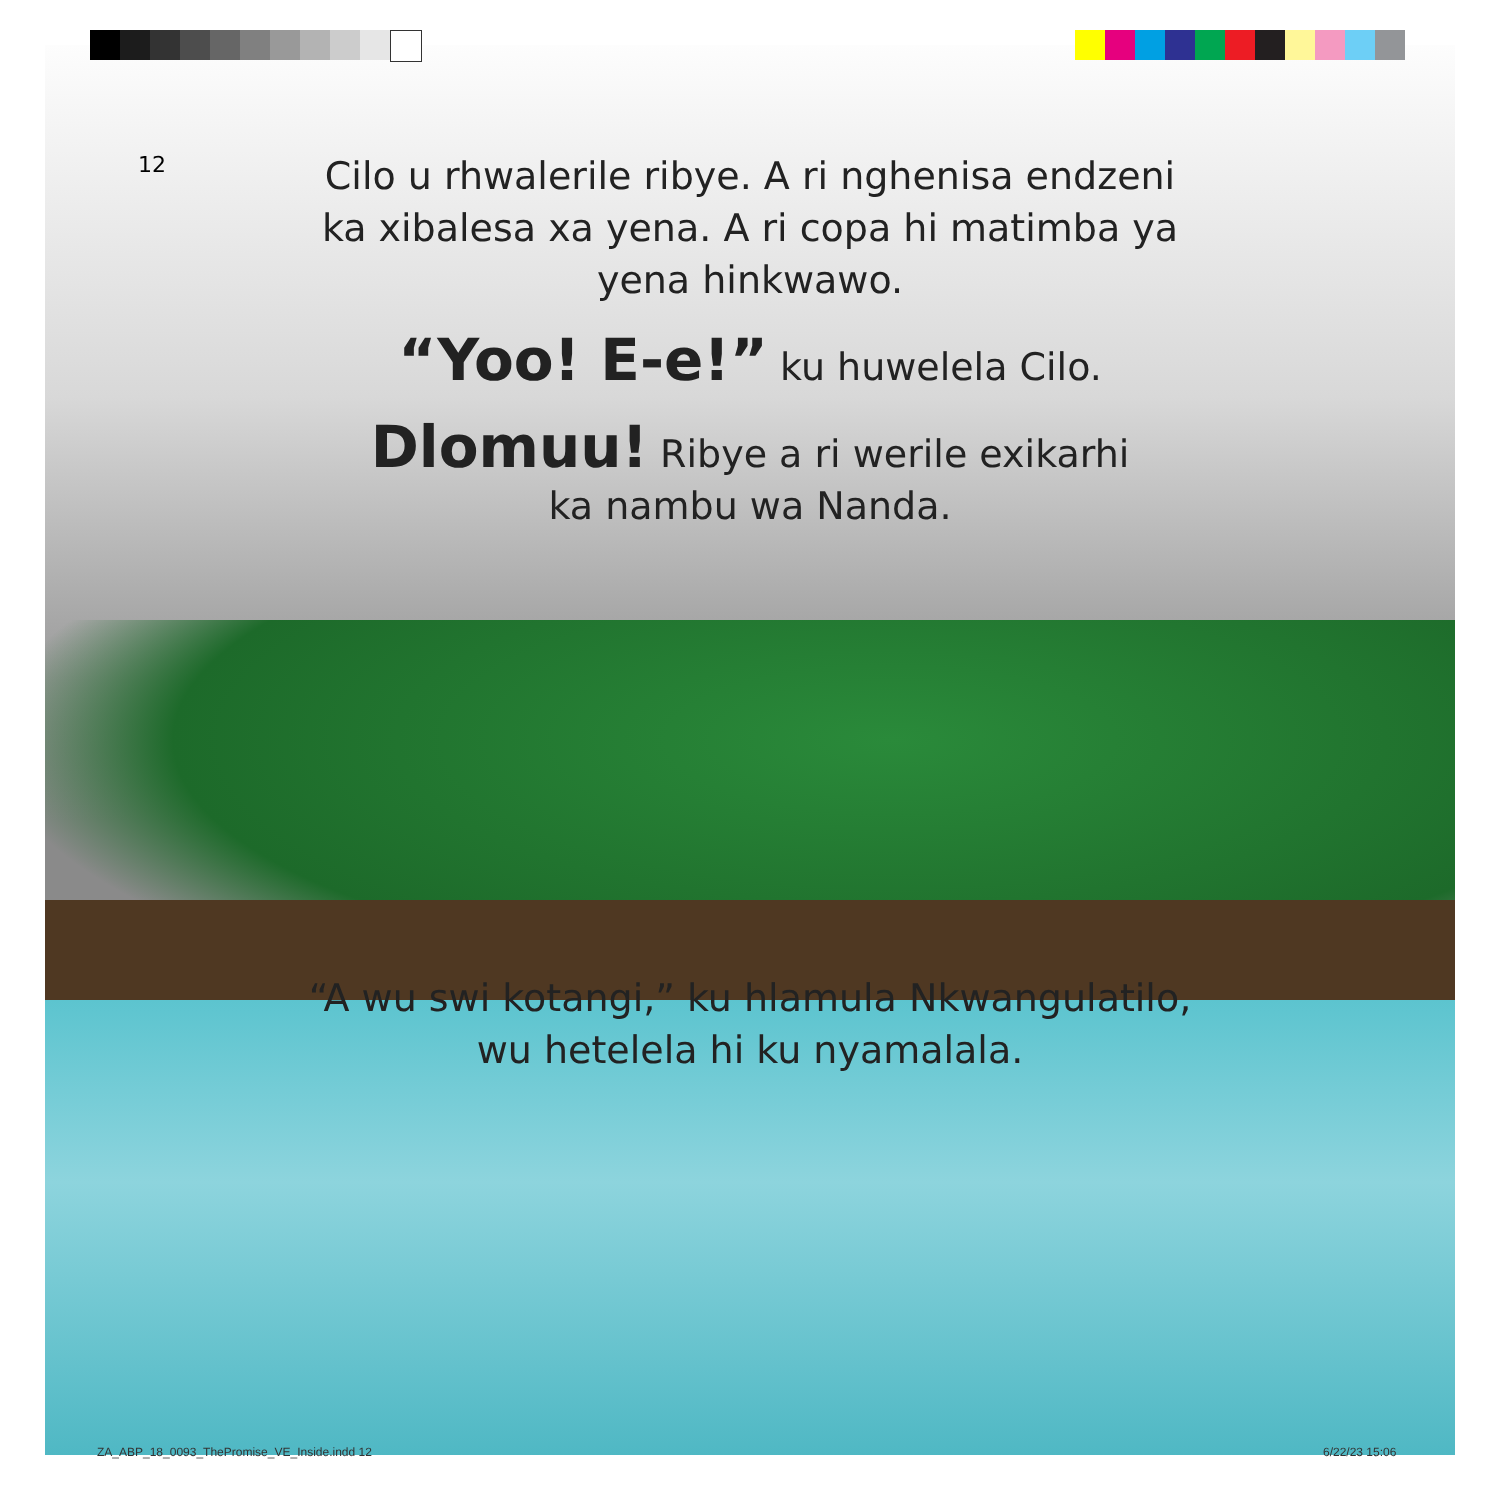12
Cilo u rhwalerile ribye. A ri nghenisa endzeni
ka xibalesa xa yena. A ri copa hi matimba ya
yena hinkwawo.
“Yoo! E-e!” ku huwelela Cilo.
Dlomuu! Ribye a ri werile exikarhi
ka nambu wa Nanda.
“A wu swi kotangi,” ku hlamula Nkwangulatilo,
wu hetelela hi ku nyamalala.
ZA_ABP_18_0093_ThePromise_VE_Inside.indd 12
6/22/23 15:06